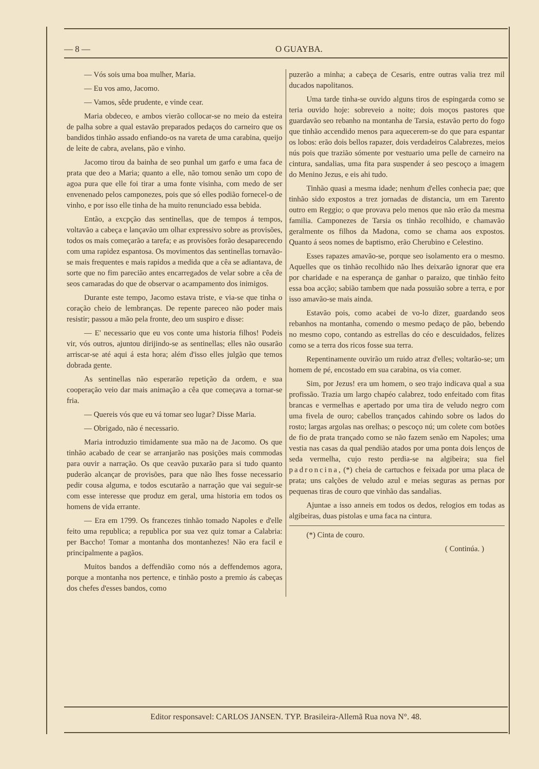— 8 — O GUAYBA.
— Vós sois uma boa mulher, Maria.
— Eu vos amo, Jacomo.
— Vamos, sêde prudente, e vinde cear.
Maria obdeceo, e ambos vierão collocar-se no meio da esteira de palha sobre a qual estavão preparados pedaços do carneiro que os bandidos tinhão assado enfiando-os na vareta de uma carabina, queijo de leite de cabra, avelans, pão e vinho.
Jacomo tirou da bainha de seo punhal um garfo e uma faca de prata que deo a Maria; quanto a elle, não tomou senão um copo de agoa pura que elle foi tirar a uma fonte visinha, com medo de ser envenenado pelos camponezes, pois que só elles podião fornecel-o de vinho, e por isso elle tinha de ha muito renunciado essa bebida.
Então, a excpção das sentinellas, que de tempos á tempos, voltavão a cabeça e lançavão um olhar expressivo sobre as provisões, todos os mais começarão a tarefa; e as provisões forão desaparecendo com uma rapidez espantosa. Os movimentos das sentinellas tornavão-se mais frequentes e mais rapidos a medida que a cêa se adiantava, de sorte que no fim parecião antes encarregados de velar sobre a cêa de seos camaradas do que de observar o acampamento dos inimigos.
Durante este tempo, Jacomo estava triste, e via-se que tinha o coração cheio de lembranças. De repente pareceo não poder mais resistir; passou a mão pela fronte, deo um suspiro e disse:
— E' necessario que eu vos conte uma historia filhos! Podeis vir, vós outros, ajuntou dirijindo-se as sentinellas; elles não ousarão arriscar-se até aqui á esta hora; além d'isso elles julgão que temos dobrada gente.
As sentinellas não esperarão repetição da ordem, e sua cooperação veio dar mais animação a cêa que começava a tornar-se fria.
— Quereis vós que eu vá tomar seo lugar? Disse Maria.
— Obrigado, não é necessario.
Maria introduzio timidamente sua mão na de Jacomo. Os que tinhão acabado de cear se arranjarão nas posições mais commodas para ouvir a narração. Os que ceavão puxarão para si tudo quanto puderão alcançar de provisões, para que não lhes fosse necessario pedir cousa alguma, e todos escutarão a narração que vai seguir-se com esse interesse que produz em geral, uma historia em todos os homens de vida errante.
— Era em 1799. Os francezes tinhão tomado Napoles e d'elle feito uma republica; a republica por sua vez quiz tomar a Calabria: per Baccho! Tomar a montanha dos montanhezes! Não era facil e principalmente a pagãos.
Muitos bandos a deffendião como nós a deffendemos agora, porque a montanha nos pertence, e tinhão posto a premio ás cabeças dos chefes d'esses bandos, como
puzerão a minha; a cabeça de Cesaris, entre outras valia trez mil ducados napolitanos.
Uma tarde tinha-se ouvido alguns tiros de espingarda como se teria ouvido hoje: sobreveio a noite; dois moços pastores que guardavão seo rebanho na montanha de Tarsia, estavão perto do fogo que tinhão accendido menos para aquecerem-se do que para espantar os lobos: erão dois bellos rapazer, dois verdadeiros Calabrezes, meios nús pois que trazião sómente por vestuario uma pelle de carneiro na cintura, sandalias, uma fita para suspender á seo pescoço a imagem do Menino Jezus, e eis ahi tudo.
Tinhão quasi a mesma idade; nenhum d'elles conhecia pae; que tinhão sido expostos a trez jornadas de distancia, um em Tarento outro em Reggio; o que provava pelo menos que não erão da mesma familia. Camponezes de Tarsia os tinhão recolhido, e chamavão geralmente os filhos da Madona, como se chama aos expostos. Quanto á seos nomes de baptismo, erão Cherubino e Celestino.
Esses rapazes amavão-se, porque seo isolamento era o mesmo. Aquelles que os tinhão recolhido não lhes deixarão ignorar que era por charidade e na esperança de ganhar o paraizo, que tinhão feito essa boa acção; sabião tambem que nada possuião sobre a terra, e por isso amavão-se mais ainda.
Estavão pois, como acabei de vo-lo dizer, guardando seos rebanhos na montanha, comendo o mesmo pedaço de pão, bebendo no mesmo copo, contando as estrellas do céo e descuidados, felizes como se a terra dos ricos fosse sua terra.
Repentinamente ouvirão um ruido atraz d'elles; voltarão-se; um homem de pé, encostado em sua carabina, os via comer.
Sim, por Jezus! era um homem, o seo trajo indicava qual a sua profissão. Trazia um largo chapéo calabrez, todo enfeitado com fitas brancas e vermelhas e apertado por uma tira de veludo negro com uma fivela de ouro; cabellos trançados cahindo sobre os lados do rosto; largas argolas nas orelhas; o pescoço nú; um colete com botões de fio de prata trançado como se não fazem senão em Napoles; uma vestia nas casas da qual pendião atados por uma ponta dois lenços de seda vermelha, cujo resto perdia-se na algibeira; sua fiel padroncina, (*) cheia de cartuchos e feixada por uma placa de prata; uns calções de veludo azul e meias seguras as pernas por pequenas tiras de couro que vinhão das sandalias.
Ajuntae a isso anneis em todos os dedos, relogios em todas as algibeiras, duas pistolas e uma faca na cintura.
(*) Cinta de couro.
( Continúa. )
Editor responsavel: CARLOS JANSEN. TYP. Brasileira-Allemã Rua nova N°. 48.